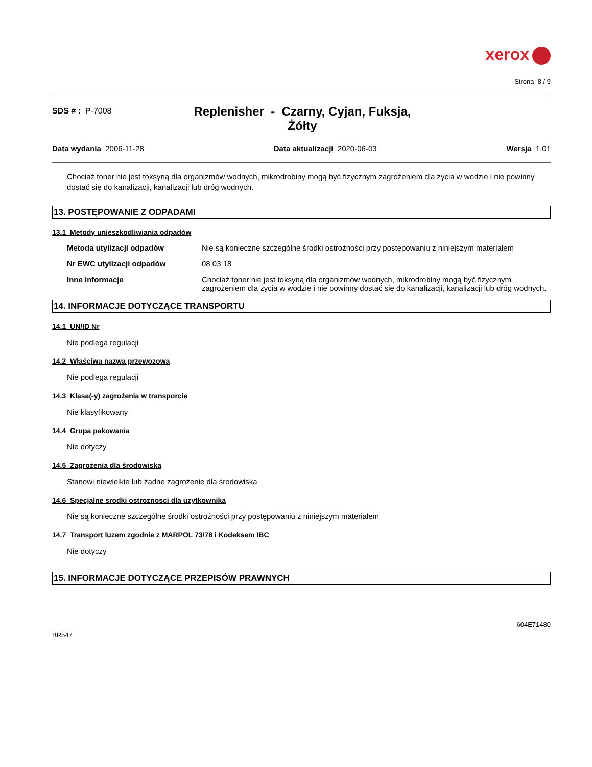xerox
Strona 8 / 9
SDS # : P-7008
Replenisher - Czarny, Cyjan, Fuksja, Żółty
Data wydania 2006-11-28 Data aktualizacji 2020-06-03 Wersja 1.01
Chociaż toner nie jest toksyną dla organizmów wodnych, mikrodrobiny mogą być fizycznym zagrożeniem dla życia w wodzie i nie powinny dostać się do kanalizacji, kanalizacji lub dróg wodnych.
13. POSTĘPOWANIE Z ODPADAMI
13.1 Metody unieszkodliwiania odpadów
Metoda utylizacji odpadów Nie są konieczne szczególne środki ostrożności przy postępowaniu z niniejszym materiałem
Nr EWC utylizacji odpadów 08 03 18
Inne informacje Chociaż toner nie jest toksyną dla organizmów wodnych, mikrodrobiny mogą być fizycznym zagrożeniem dla życia w wodzie i nie powinny dostać się do kanalizacji, kanalizacji lub dróg wodnych.
14. INFORMACJE DOTYCZĄCE TRANSPORTU
14.1 UN/ID Nr
Nie podlega regulacji
14.2 Właściwa nazwa przewozowa
Nie podlega regulacji
14.3 Klasa(-y) zagrożenia w transporcie
Nie klasyfikowany
14.4 Grupa pakowania
Nie dotyczy
14.5 Zagrożenia dla środowiska
Stanowi niewielkie lub żadne zagrożenie dla środowiska
14.6 Specjalne srodki ostroznosci dla uzytkownika
Nie są konieczne szczególne środki ostrożności przy postępowaniu z niniejszym materiałem
14.7 Transport luzem zgodnie z MARPOL 73/78 i Kodeksem IBC
Nie dotyczy
15. INFORMACJE DOTYCZĄCE PRZEPISÓW PRAWNYCH
BR547
604E71480